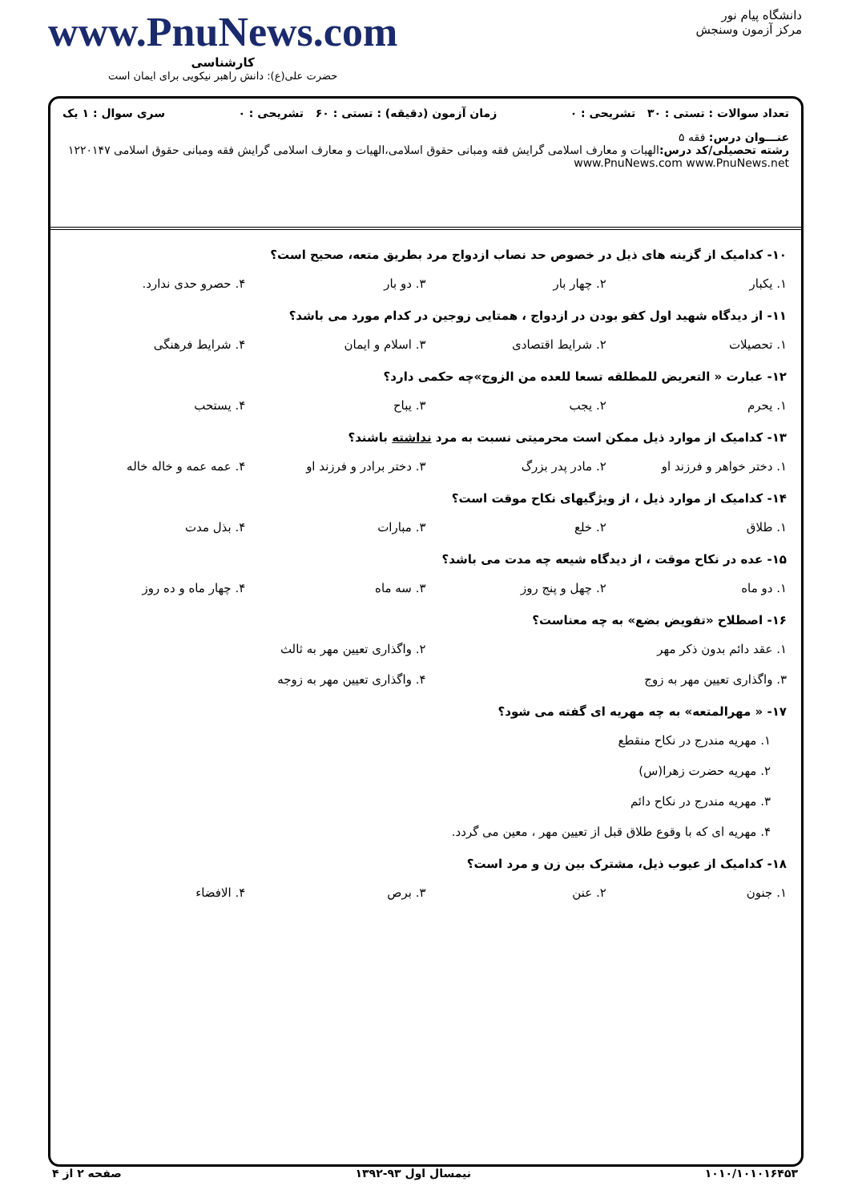دانشگاه پیام نور
مرکز آزمون وسنجش
www.PnuNews.com
کارشناسی
حضرت علی(ع): دانش راهبر نیکویی برای ایمان است
تعداد سوالات : تستی : ۳۰ تشریحی : ۰ زمان آزمون (دقیقه) : تستی : ۶۰ تشریحی : ۰ سری سوال : ۱ یک
عنـــوان درس: فقه ۵
رشته تحصیلی/کد درس: الهیات و معارف اسلامی گرایش فقه ومبانی حقوق اسلامی،الهیات و معارف اسلامی گرایش فقه ومبانی حقوق اسلامی ۱۲۲۰۱۴۷ www.PnuNews.com www.PnuNews.net
۱۰- کدامیک از گزینه های ذیل در خصوص حد نصاب ازدواج مرد بطریق متعه، صحیح است؟
۱. یکبار ۲. چهار بار ۳. دو بار ۴. حصرو حدی ندارد.
۱۱- از دیدگاه شهید اول کفو بودن در ازدواج ، همتایی زوجین در کدام مورد می باشد؟
۱. تحصیلات ۲. شرایط اقتصادی ۳. اسلام و ایمان ۴. شرایط فرهنگی
۱۲- عبارت « التعریض للمطلقه تسعا للعده من الزوج»چه حکمی دارد؟
۱. یحرم ۲. یجب ۳. یباح ۴. یستحب
۱۳- کدامیک از موارد ذیل ممکن است محرمیتی نسبت به مرد نداشته باشند؟
۱. دختر خواهر و فرزند او ۲. مادر پدر بزرگ ۳. دختر برادر و فرزند او ۴. عمه عمه و خاله خاله
۱۴- کدامیک از موارد ذیل ، از ویژگیهای نکاح موقت است؟
۱. طلاق ۲. خلع ۳. مبارات ۴. بذل مدت
۱۵- عده در نکاح موقت ، از دیدگاه شیعه چه مدت می باشد؟
۱. دو ماه ۲. چهل و پنج روز ۳. سه ماه ۴. چهار ماه و ده روز
۱۶- اصطلاح «تفویض بضع» به چه معناست؟
۱. عقد دائم بدون ذکر مهر
۲. واگذاری تعیین مهر به ثالث
۳. واگذاری تعیین مهر به زوج
۴. واگذاری تعیین مهر به زوجه
۱۷- « مهرالمتعه» به چه مهریه ای گفته می شود؟
۱. مهریه مندرج در نکاح منقطع
۲. مهریه حضرت زهرا(س)
۳. مهریه مندرج در نکاح دائم
۴. مهریه ای که با وقوع طلاق قبل از تعیین مهر ، معین می گردد.
۱۸- کدامیک از عیوب ذیل، مشترک بین زن و مرد است؟
۱. جنون ۲. عنن ۳. برص ۴. الافضاء
۱۰۱۰/۱۰۱۰۱۶۴۵۳ نیمسال اول ۹۳-۱۳۹۲ صفحه ۲ از ۴